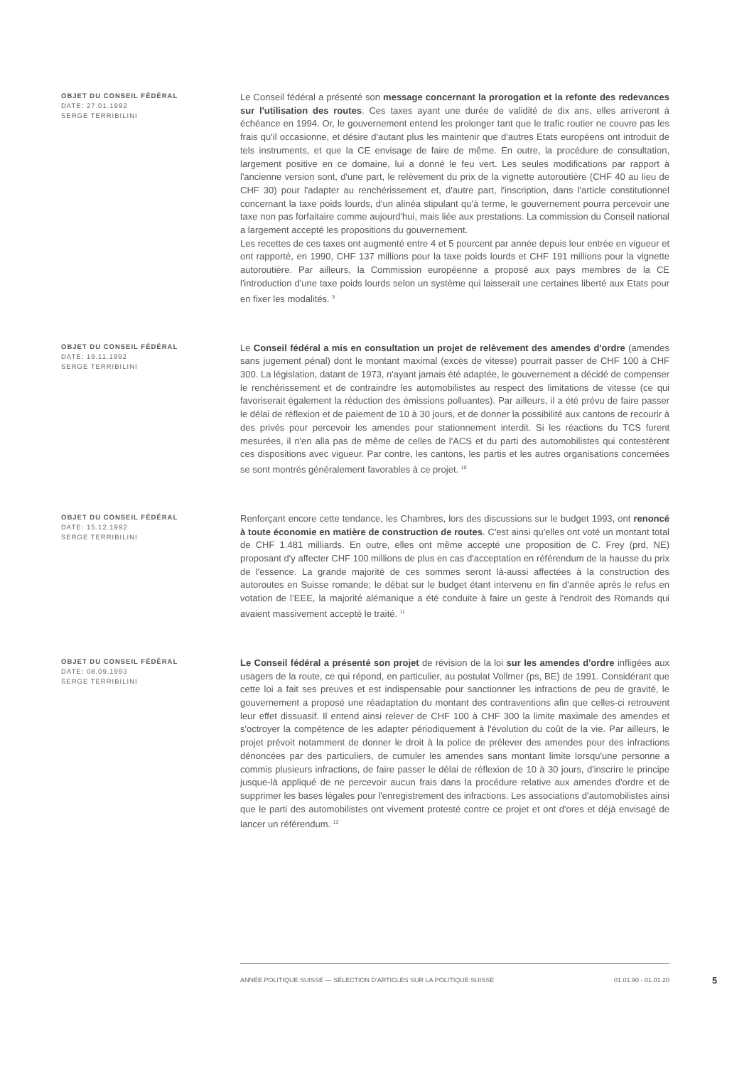OBJET DU CONSEIL FÉDÉRAL
DATE: 27.01.1992
SERGE TERRIBILINI
Le Conseil fédéral a présenté son message concernant la prorogation et la refonte des redevances sur l'utilisation des routes. Ces taxes ayant une durée de validité de dix ans, elles arriveront à échéance en 1994. Or, le gouvernement entend les prolonger tant que le trafic routier ne couvre pas les frais qu'il occasionne, et désire d'autant plus les maintenir que d'autres Etats européens ont introduit de tels instruments, et que la CE envisage de faire de même. En outre, la procédure de consultation, largement positive en ce domaine, lui a donné le feu vert. Les seules modifications par rapport à l'ancienne version sont, d'une part, le relèvement du prix de la vignette autoroutière (CHF 40 au lieu de CHF 30) pour l'adapter au renchérissement et, d'autre part, l'inscription, dans l'article constitutionnel concernant la taxe poids lourds, d'un alinéa stipulant qu'à terme, le gouvernement pourra percevoir une taxe non pas forfaitaire comme aujourd'hui, mais liée aux prestations. La commission du Conseil national a largement accepté les propositions du gouvernement.
Les recettes de ces taxes ont augmenté entre 4 et 5 pourcent par année depuis leur entrée en vigueur et ont rapporté, en 1990, CHF 137 millions pour la taxe poids lourds et CHF 191 millions pour la vignette autoroutière. Par ailleurs, la Commission européenne a proposé aux pays membres de la CE l'introduction d'une taxe poids lourds selon un système qui laisserait une certaines liberté aux Etats pour en fixer les modalités. <sup>9</sup>
OBJET DU CONSEIL FÉDÉRAL
DATE: 19.11.1992
SERGE TERRIBILINI
Le Conseil fédéral a mis en consultation un projet de relèvement des amendes d'ordre (amendes sans jugement pénal) dont le montant maximal (excès de vitesse) pourrait passer de CHF 100 à CHF 300. La législation, datant de 1973, n'ayant jamais été adaptée, le gouvernement a décidé de compenser le renchérissement et de contraindre les automobilistes au respect des limitations de vitesse (ce qui favoriserait également la réduction des émissions polluantes). Par ailleurs, il a été prévu de faire passer le délai de réflexion et de paiement de 10 à 30 jours, et de donner la possibilité aux cantons de recourir à des privés pour percevoir les amendes pour stationnement interdit. Si les réactions du TCS furent mesurées, il n'en alla pas de même de celles de l'ACS et du parti des automobilistes qui contestèrent ces dispositions avec vigueur. Par contre, les cantons, les partis et les autres organisations concernées se sont montrés généralement favorables à ce projet. <sup>10</sup>
OBJET DU CONSEIL FÉDÉRAL
DATE: 15.12.1992
SERGE TERRIBILINI
Renforçant encore cette tendance, les Chambres, lors des discussions sur le budget 1993, ont renoncé à toute économie en matière de construction de routes. C'est ainsi qu'elles ont voté un montant total de CHF 1.481 milliards. En outre, elles ont même accepté une proposition de C. Frey (prd, NE) proposant d'y affecter CHF 100 millions de plus en cas d'acceptation en référendum de la hausse du prix de l'essence. La grande majorité de ces sommes seront là-aussi affectées à la construction des autoroutes en Suisse romande; le débat sur le budget étant intervenu en fin d'année après le refus en votation de l’EEE, la majorité alémanique a été conduite à faire un geste à l'endroit des Romands qui avaient massivement accepté le traité. <sup>11</sup>
OBJET DU CONSEIL FÉDÉRAL
DATE: 08.09.1993
SERGE TERRIBILINI
Le Conseil fédéral a présenté son projet de révision de la loi sur les amendes d'ordre infligées aux usagers de la route, ce qui répond, en particulier, au postulat Vollmer (ps, BE) de 1991. Considérant que cette loi a fait ses preuves et est indispensable pour sanctionner les infractions de peu de gravité, le gouvernement a proposé une réadaptation du montant des contraventions afin que celles-ci retrouvent leur effet dissuasif. Il entend ainsi relever de CHF 100 à CHF 300 la limite maximale des amendes et s'octroyer la compétence de les adapter périodiquement à l'évolution du coût de la vie. Par ailleurs, le projet prévoit notamment de donner le droit à la police de prélever des amendes pour des infractions dénoncées par des particuliers, de cumuler les amendes sans montant limite lorsqu'une personne a commis plusieurs infractions, de faire passer le délai de réflexion de 10 à 30 jours, d'inscrire le principe jusque-là appliqué de ne percevoir aucun frais dans la procédure relative aux amendes d'ordre et de supprimer les bases légales pour l'enregistrement des infractions. Les associations d'automobilistes ainsi que le parti des automobilistes ont vivement protesté contre ce projet et ont d'ores et déjà envisagé de lancer un référendum. <sup>12</sup>
ANNÉE POLITIQUE SUISSE — SÉLECTION D'ARTICLES SUR LA POLITIQUE SUISSE 01.01.90 - 01.01.20
5